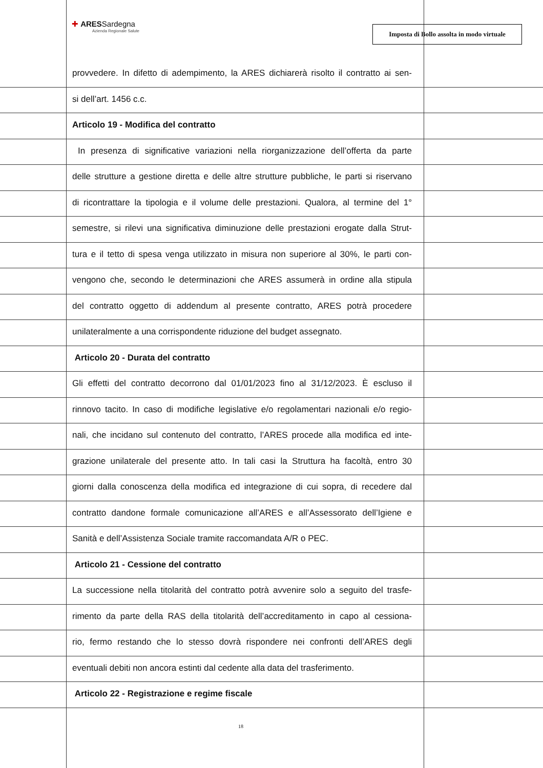✚ ARESSardegna
Azienda Regionale Salute
Imposta di Bollo assolta in modo virtuale
provvedere. In difetto di adempimento, la ARES dichiarerà risolto il contratto ai sen-
si dell’art. 1456 c.c.
Articolo 19 - Modifica del contratto
In presenza di significative variazioni nella riorganizzazione dell’offerta da parte
delle strutture a gestione diretta e delle altre strutture pubbliche, le parti si riservano
di ricontrattare la tipologia e il volume delle prestazioni. Qualora, al termine del 1°
semestre, si rilevi una significativa diminuzione delle prestazioni erogate dalla Strut-
tura e il tetto di spesa venga utilizzato in misura non superiore al 30%, le parti con-
vengono che, secondo le determinazioni che ARES assumerà in ordine alla stipula
del contratto oggetto di addendum al presente contratto, ARES potrà procedere
unilateralmente a una corrispondente riduzione del budget assegnato.
Articolo 20 - Durata del contratto
Gli effetti del contratto decorrono dal 01/01/2023 fino al 31/12/2023. È escluso il
rinnovo tacito. In caso di modifiche legislative e/o regolamentari nazionali e/o regio-
nali, che incidano sul contenuto del contratto, l’ARES procede alla modifica ed inte-
grazione unilaterale del presente atto. In tali casi la Struttura ha facoltà, entro 30
giorni dalla conoscenza della modifica ed integrazione di cui sopra, di recedere dal
contratto dandone formale comunicazione all’ARES e all’Assessorato dell’Igiene e
Sanità e dell’Assistenza Sociale tramite raccomandata A/R o PEC.
Articolo 21 - Cessione del contratto
La successione nella titolarità del contratto potrà avvenire solo a seguito del trasfe-
rimento da parte della RAS della titolarità dell’accreditamento in capo al cessiona-
rio, fermo restando che lo stesso dovrà rispondere nei confronti dell’ARES degli
eventuali debiti non ancora estinti dal cedente alla data del trasferimento.
Articolo 22 - Registrazione e regime fiscale
18